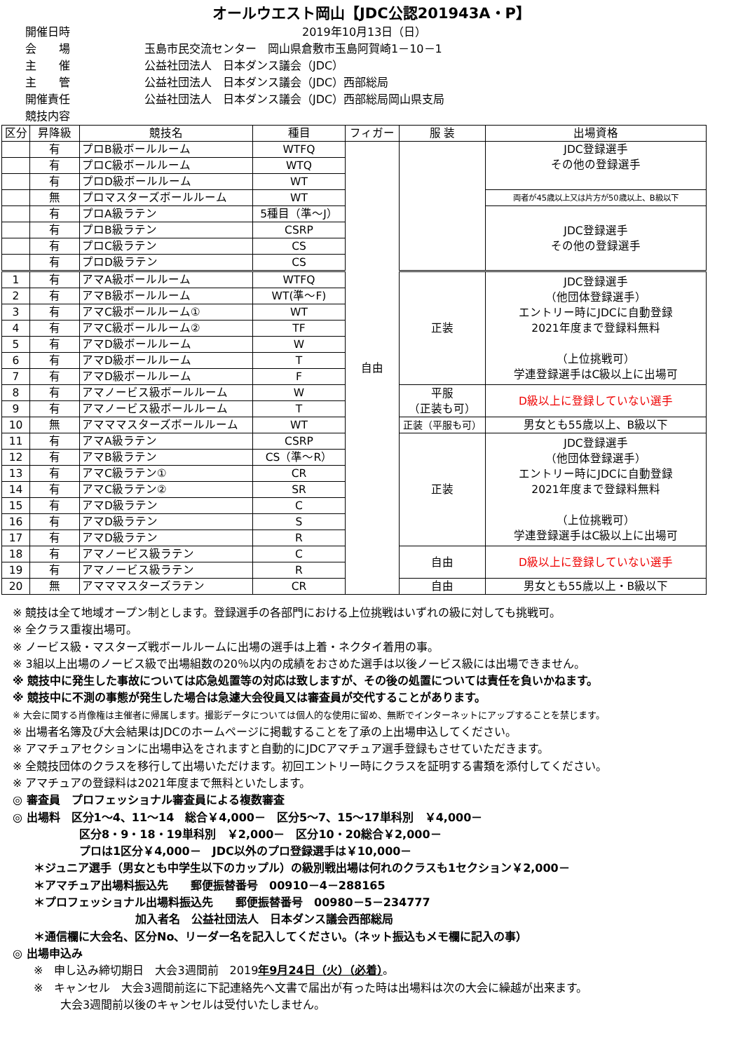オールウエスト岡山【JDC公認201943A・P】
開催日時 2019年10月13日（日）
会　　場 玉島市民交流センター　岡山県倉敷市玉島阿賀崎1－10－1
主　　催 公益社団法人　日本ダンス議会（JDC）
主　　管 公益社団法人　日本ダンス議会（JDC）西部総局
開催責任 公益社団法人　日本ダンス議会（JDC）西部総局岡山県支局
競技内容
| 区分 | 昇降級 | 競技名 | 種目 | フィガー | 服 装 | 出場資格 |
| --- | --- | --- | --- | --- | --- | --- |
| | 有 | プロB級ボールルーム | WTFQ | 自由 | | JDC登録選手 その他の登録選手 |
| | 有 | プロC級ボールルーム | WTQ | | | |
| | 有 | プロD級ボールルーム | WT | | | |
| | 無 | プロマスターズボールルーム | WT | | | 両者が45歳以上又は片方が50歳以上、B級以下 |
| | 有 | プロA級ラテン | 5種目（準～J） | | | JDC登録選手 その他の登録選手 |
| | 有 | プロB級ラテン | CSRP | | | |
| | 有 | プロC級ラテン | CS | | | |
| | 有 | プロD級ラテン | CS | | | |
| 1 | 有 | アマA級ボールルーム | WTFQ | | 正装 | JDC登録選手 （他団体登録選手） エントリー時にJDCに自動登録 2021年度まで登録料無料 （上位挑戦可） 学連登録選手はC級以上に出場可 |
| 2 | 有 | アマB級ボールルーム | WT(準～F) | | | |
| 3 | 有 | アマC級ボールルーム① | WT | | | |
| 4 | 有 | アマC級ボールルーム② | TF | | | |
| 5 | 有 | アマD級ボールルーム | W | | | |
| 6 | 有 | アマD級ボールルーム | T | | | |
| 7 | 有 | アマD級ボールルーム | F | | | |
| 8 | 有 | アマノービス級ボールルーム | W | | 平服 （正装も可） | D級以上に登録していない選手 |
| 9 | 有 | アマノービス級ボールルーム | T | | | |
| 10 | 無 | アマママスターズボールルーム | WT | | 正装（平服も可） | 男女とも55歳以上、B級以下 |
| 11 | 有 | アマA級ラテン | CSRP | | 正装 | JDC登録選手 （他団体登録選手） エントリー時にJDCに自動登録 2021年度まで登録料無料 （上位挑戦可） 学連登録選手はC級以上に出場可 |
| 12 | 有 | アマB級ラテン | CS（準～R） | | | |
| 13 | 有 | アマC級ラテン① | CR | | | |
| 14 | 有 | アマC級ラテン② | SR | | | |
| 15 | 有 | アマD級ラテン | C | | | |
| 16 | 有 | アマD級ラテン | S | | | |
| 17 | 有 | アマD級ラテン | R | | | |
| 18 | 有 | アマノービス級ラテン | C | | 自由 | D級以上に登録していない選手 |
| 19 | 有 | アマノービス級ラテン | R | | | |
| 20 | 無 | アマママスターズラテン | CR | | 自由 | 男女とも55歳以上・B級以下 |
※ 競技は全て地域オープン制とします。登録選手の各部門における上位挑戦はいずれの級に対しても挑戦可。
※ 全クラス重複出場可。
※ ノービス級・マスターズ戦ボールルームに出場の選手は上着・ネクタイ着用の事。
※ 3組以上出場のノービス級で出場組数の20％以内の成績をおさめた選手は以後ノービス級には出場できません。
※ 競技中に発生した事故については応急処置等の対応は致しますが、その後の処置については責任を負いかねます。
※ 競技中に不測の事態が発生した場合は急遽大会役員又は審査員が交代することがあります。
※ 大会に関する肖像権は主催者に帰属します。撮影データについては個人的な使用に留め、無断でインターネットにアップすることを禁じます。
※ 出場者名簿及び大会結果はJDCのホームページに掲載することを了承の上出場申込してください。
※ アマチュアセクションに出場申込をされますと自動的にJDCアマチュア選手登録もさせていただきます。
※ 全競技団体のクラスを移行して出場いただけます。初回エントリー時にクラスを証明する書類を添付してください。
※ アマチュアの登録料は2021年度まで無料といたします。
◎ 審査員　プロフェッショナル審査員による複数審査
◎ 出場料　区分1～4、11～14　総合￥4,000－　区分5～7、15～17単科別　￥4,000－
区分8・9・18・19単科別　￥2,000－　区分10・20総合￥2,000－
プロは1区分￥4,000－　JDC以外のプロ登録選手は￥10,000－
＊ジュニア選手（男女とも中学生以下のカップル）の級別戦出場は何れのクラスも1セクション￥2,000－
＊アマチュア出場料振込先　　郵便振替番号　00910－4－288165
＊プロフェッショナル出場料振込先　　郵便振替番号　00980－5－234777
加入者名　公益社団法人　日本ダンス議会西部総局
＊通信欄に大会名、区分No、リーダー名を記入してください。（ネット振込もメモ欄に記入の事）
◎ 出場申込み
※　申し込み締切期日　大会3週間前　2019年9月24日（火）（必着）。
※　キャンセル　大会3週間前迄に下記連絡先へ文書で届出が有った時は出場料は次の大会に繰越が出来ます。
大会3週間前以後のキャンセルは受付いたしません。